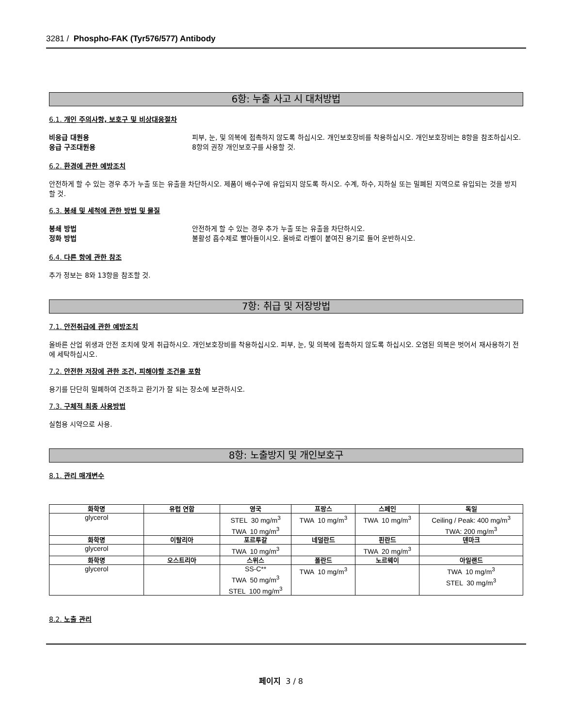3281 / Phospho-FAK (Tyr576/577) Antibody
6항: 누출 사고 시 대처방법
6.1. 개인 주의사항, 보호구 및 비상대응절차
비응급 대원용 피부, 눈, 및 의복에 접촉하지 않도록 하십시오. 개인보호장비를 착용하십시오. 개인보호장비는 8항을 참조하십시오.
응급 구조대원용 8항의 권장 개인보호구를 사용할 것.
6.2. 환경에 관한 예방조치
안전하게 할 수 있는 경우 추가 누출 또는 유출을 차단하시오. 제품이 배수구에 유입되지 않도록 하시오. 수계, 하수, 지하실 또는 밀폐된 지역으로 유입되는 것을 방지할 것.
6.3. 봉쇄 및 세척에 관한 방법 및 물질
봉쇄 방법 안전하게 할 수 있는 경우 추가 누출 또는 유출을 차단하시오.
정화 방법 불활성 흡수제로 빨아들이시오. 올바로 라벨이 붙여진 용기로 들어 운반하시오.
6.4. 다른 항에 관한 참조
추가 정보는 8와 13항을 참조할 것.
7항: 취급 및 저장방법
7.1. 안전취급에 관한 예방조치
올바른 산업 위생과 안전 조치에 맞게 취급하시오. 개인보호장비를 착용하십시오. 피부, 눈, 및 의복에 접촉하지 않도록 하십시오. 오염된 의복은 벗어서 재사용하기 전에 세탁하십시오.
7.2. 안전한 저장에 관한 조건, 피해야할 조건을 포함
용기를 단단히 밀폐하여 건조하고 환기가 잘 되는 장소에 보관하시오.
7.3. 구체적 최종 사용방법
실험용 시약으로 사용.
8항: 노출방지 및 개인보호구
8.1. 관리 매개변수
| 화학명 | 유럽 연합 | 영국 | 프랑스 | 스페인 | 독일 |
| --- | --- | --- | --- | --- | --- |
| glycerol | | STEL 30 mg/m<sup>3</sup> TWA 10 mg/m<sup>3</sup> | TWA 10 mg/m<sup>3</sup> | TWA 10 mg/m<sup>3</sup> | Ceiling / Peak: 400 mg/m<sup>3</sup> TWA: 200 mg/m<sup>3</sup> |
| 화학명 | 이탈리아 | 포르투갈 | 네덜란드 | 핀란드 | 덴마크 |
| glycerol | | TWA 10 mg/m<sup>3</sup> | | TWA 20 mg/m<sup>3</sup> | |
| 화학명 | 오스트리아 | 스위스 | 폴란드 | 노르웨이 | 아일랜드 |
| glycerol | | SS-C** TWA 50 mg/m<sup>3</sup> STEL 100 mg/m<sup>3</sup> | TWA 10 mg/m<sup>3</sup> | | TWA 10 mg/m<sup>3</sup> STEL 30 mg/m<sup>3</sup> |
8.2. 노출 관리
페이지 3 / 8